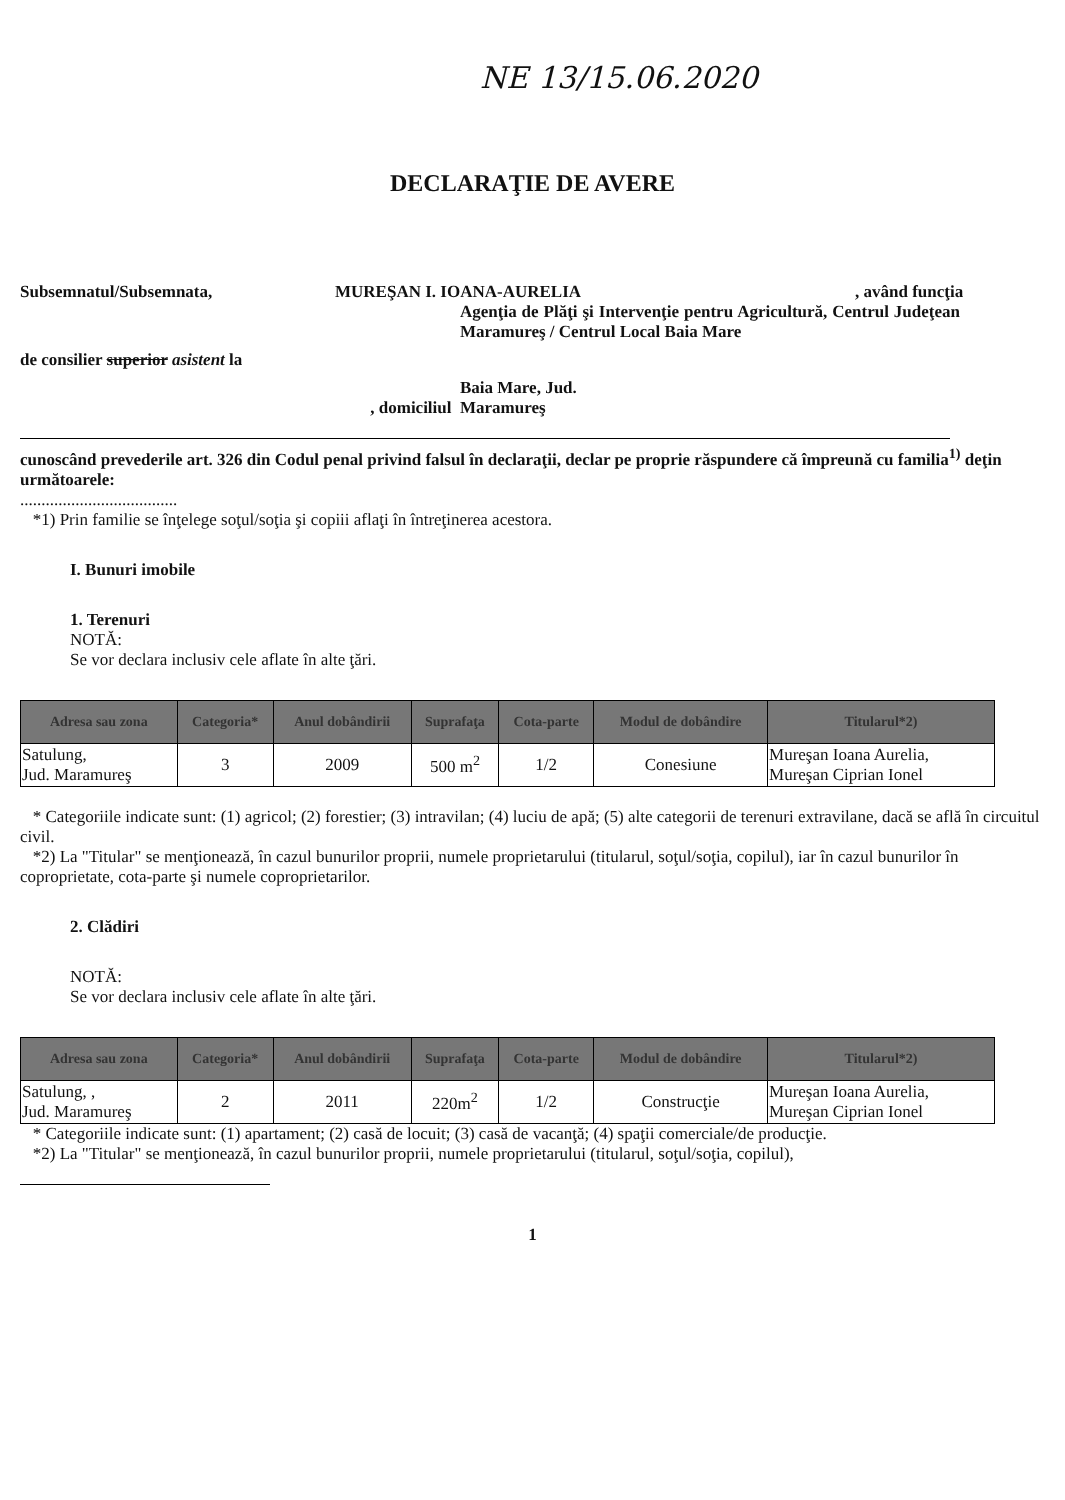NE 13/15.06.2020
DECLARAŢIE DE AVERE
Subsemnatul/Subsemnata, MUREŞAN I. IOANA-AURELIA , având funcţia
de consilier superior asistent la
Agenţia de Plăţi şi Intervenţie pentru Agricultură, Centrul Judeţean Maramureş / Centrul Local Baia Mare
, domiciliul
Baia Mare, Jud.
Maramureş
cunoscând prevederile art. 326 din Codul penal privind falsul în declaraţii, declar pe proprie răspundere că împreună cu familia<sup>1)</sup> deţin următoarele:
.....................................
*1) Prin familie se înţelege soţul/soţia şi copiii aflaţi în întreţinerea acestora.
I. Bunuri imobile
1. Terenuri
NOTĂ:
Se vor declara inclusiv cele aflate în alte ţări.
| Adresa sau zona | Categoria* | Anul dobândirii | Suprafaţa | Cota-parte | Modul de dobândire | Titularul*2) |
| --- | --- | --- | --- | --- | --- | --- |
| Satulung, Jud. Maramureş | 3 | 2009 | 500 m<sup>2</sup> | 1/2 | Conesiune | Mureşan Ioana Aurelia, Mureşan Ciprian Ionel |
* Categoriile indicate sunt: (1) agricol; (2) forestier; (3) intravilan; (4) luciu de apă; (5) alte categorii de terenuri extravilane, dacă se află în circuitul civil.
*2) La "Titular" se menţionează, în cazul bunurilor proprii, numele proprietarului (titularul, soţul/soţia, copilul), iar în cazul bunurilor în coproprietate, cota-parte şi numele coproprietarilor.
2. Clădiri
NOTĂ:
Se vor declara inclusiv cele aflate în alte ţări.
| Adresa sau zona | Categoria* | Anul dobândirii | Suprafaţa | Cota-parte | Modul de dobândire | Titularul*2) |
| --- | --- | --- | --- | --- | --- | --- |
| Satulung, , Jud. Maramureş | 2 | 2011 | 220m<sup>2</sup> | 1/2 | Construcţie | Mureşan Ioana Aurelia, Mureşan Ciprian Ionel |
* Categoriile indicate sunt: (1) apartament; (2) casă de locuit; (3) casă de vacanţă; (4) spaţii comerciale/de producţie.
*2) La "Titular" se menţionează, în cazul bunurilor proprii, numele proprietarului (titularul, soţul/soţia, copilul),
1